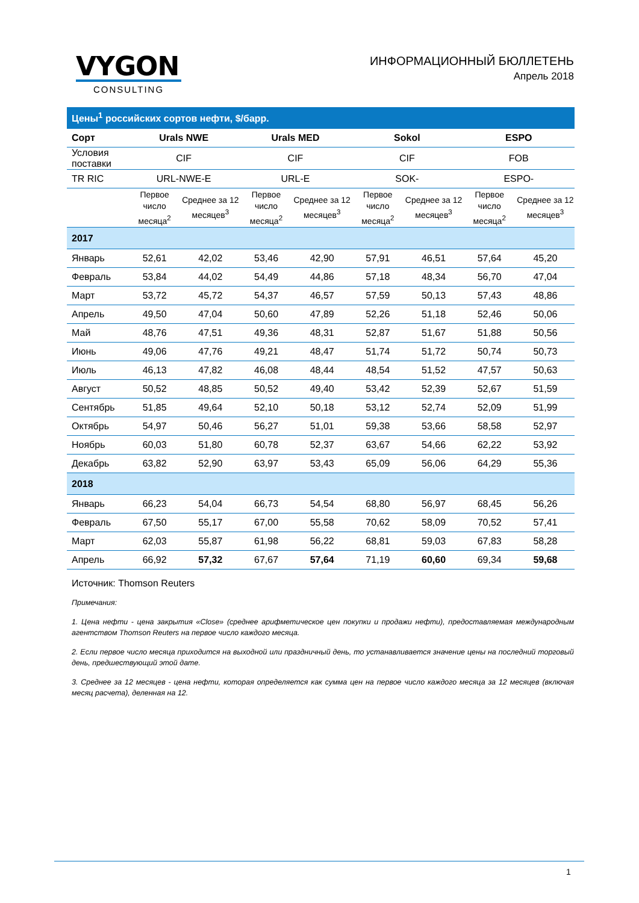VYGON
CONSULTING
ИНФОРМАЦИОННЫЙ БЮЛЛЕТЕНЬ
Апрель 2018
| Цены<sup>1</sup> российских сортов нефти, $/барр. | | | | | | | | |
| Сорт | Urals NWE | | Urals MED | | Sokol | | ESPO | |
| Условия поставки | CIF | | CIF | | CIF | | FOB | |
| TR RIC | URL-NWE-E | | URL-E | | SOK- | | ESPO- | |
| | Первое число месяца<sup>2</sup> | Среднее за 12 месяцев<sup>3</sup> | Первое число месяца<sup>2</sup> | Среднее за 12 месяцев<sup>3</sup> | Первое число месяца<sup>2</sup> | Среднее за 12 месяцев<sup>3</sup> | Первое число месяца<sup>2</sup> | Среднее за 12 месяцев<sup>3</sup> |
| 2017 | | | | | | | | |
| Январь | 52,61 | 42,02 | 53,46 | 42,90 | 57,91 | 46,51 | 57,64 | 45,20 |
| Февраль | 53,84 | 44,02 | 54,49 | 44,86 | 57,18 | 48,34 | 56,70 | 47,04 |
| Март | 53,72 | 45,72 | 54,37 | 46,57 | 57,59 | 50,13 | 57,43 | 48,86 |
| Апрель | 49,50 | 47,04 | 50,60 | 47,89 | 52,26 | 51,18 | 52,46 | 50,06 |
| Май | 48,76 | 47,51 | 49,36 | 48,31 | 52,87 | 51,67 | 51,88 | 50,56 |
| Июнь | 49,06 | 47,76 | 49,21 | 48,47 | 51,74 | 51,72 | 50,74 | 50,73 |
| Июль | 46,13 | 47,82 | 46,08 | 48,44 | 48,54 | 51,52 | 47,57 | 50,63 |
| Август | 50,52 | 48,85 | 50,52 | 49,40 | 53,42 | 52,39 | 52,67 | 51,59 |
| Сентябрь | 51,85 | 49,64 | 52,10 | 50,18 | 53,12 | 52,74 | 52,09 | 51,99 |
| Октябрь | 54,97 | 50,46 | 56,27 | 51,01 | 59,38 | 53,66 | 58,58 | 52,97 |
| Ноябрь | 60,03 | 51,80 | 60,78 | 52,37 | 63,67 | 54,66 | 62,22 | 53,92 |
| Декабрь | 63,82 | 52,90 | 63,97 | 53,43 | 65,09 | 56,06 | 64,29 | 55,36 |
| 2018 | | | | | | | | |
| Январь | 66,23 | 54,04 | 66,73 | 54,54 | 68,80 | 56,97 | 68,45 | 56,26 |
| Февраль | 67,50 | 55,17 | 67,00 | 55,58 | 70,62 | 58,09 | 70,52 | 57,41 |
| Март | 62,03 | 55,87 | 61,98 | 56,22 | 68,81 | 59,03 | 67,83 | 58,28 |
| Апрель | 66,92 | 57,32 | 67,67 | 57,64 | 71,19 | 60,60 | 69,34 | 59,68 |
Источник: Thomson Reuters
Примечания:
1. Цена нефти - цена закрытия «Close» (среднее арифметическое цен покупки и продажи нефти), предоставляемая международным агентством Thomson Reuters на первое число каждого месяца.
2. Если первое число месяца приходится на выходной или праздничный день, то устанавливается значение цены на последний торговый день, предшествующий этой дате.
3. Среднее за 12 месяцев - цена нефти, которая определяется как сумма цен на первое число каждого месяца за 12 месяцев (включая месяц расчета), деленная на 12.
1